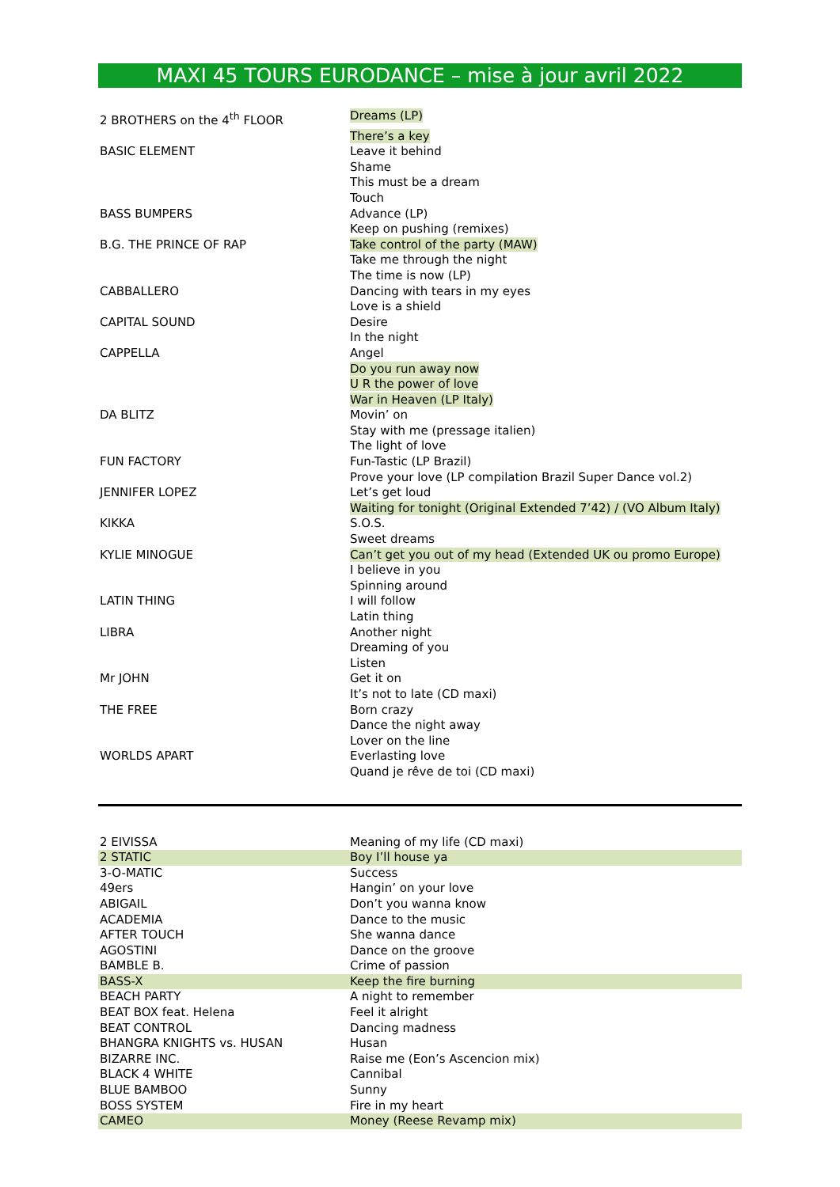MAXI 45 TOURS EURODANCE – mise à jour avril 2022
| 2 BROTHERS on the 4<sup>th</sup> FLOOR | Dreams (LP) |
| | There’s a key |
| BASIC ELEMENT | Leave it behind |
| | Shame |
| | This must be a dream |
| | Touch |
| BASS BUMPERS | Advance (LP) |
| | Keep on pushing (remixes) |
| B.G. THE PRINCE OF RAP | Take control of the party (MAW) |
| | Take me through the night |
| | The time is now (LP) |
| CABBALLERO | Dancing with tears in my eyes |
| | Love is a shield |
| CAPITAL SOUND | Desire |
| | In the night |
| CAPPELLA | Angel |
| | Do you run away now |
| | U R the power of love |
| | War in Heaven (LP Italy) |
| DA BLITZ | Movin’ on |
| | Stay with me (pressage italien) |
| | The light of love |
| FUN FACTORY | Fun-Tastic (LP Brazil) |
| | Prove your love (LP compilation Brazil Super Dance vol.2) |
| JENNIFER LOPEZ | Let’s get loud |
| | Waiting for tonight (Original Extended 7’42) / (VO Album Italy) |
| KIKKA | S.O.S. |
| | Sweet dreams |
| KYLIE MINOGUE | Can’t get you out of my head (Extended UK ou promo Europe) |
| | I believe in you |
| | Spinning around |
| LATIN THING | I will follow |
| | Latin thing |
| LIBRA | Another night |
| | Dreaming of you |
| | Listen |
| Mr JOHN | Get it on |
| | It’s not to late (CD maxi) |
| THE FREE | Born crazy |
| | Dance the night away |
| | Lover on the line |
| WORLDS APART | Everlasting love |
| | Quand je rêve de toi (CD maxi) |
| 2 EIVISSA | Meaning of my life (CD maxi) |
| 2 STATIC | Boy I’ll house ya |
| 3-O-MATIC | Success |
| 49ers | Hangin’ on your love |
| ABIGAIL | Don’t you wanna know |
| ACADEMIA | Dance to the music |
| AFTER TOUCH | She wanna dance |
| AGOSTINI | Dance on the groove |
| BAMBLE B. | Crime of passion |
| BASS-X | Keep the fire burning |
| BEACH PARTY | A night to remember |
| BEAT BOX feat. Helena | Feel it alright |
| BEAT CONTROL | Dancing madness |
| BHANGRA KNIGHTS vs. HUSAN | Husan |
| BIZARRE INC. | Raise me (Eon’s Ascencion mix) |
| BLACK 4 WHITE | Cannibal |
| BLUE BAMBOO | Sunny |
| BOSS SYSTEM | Fire in my heart |
| CAMEO | Money (Reese Revamp mix) |